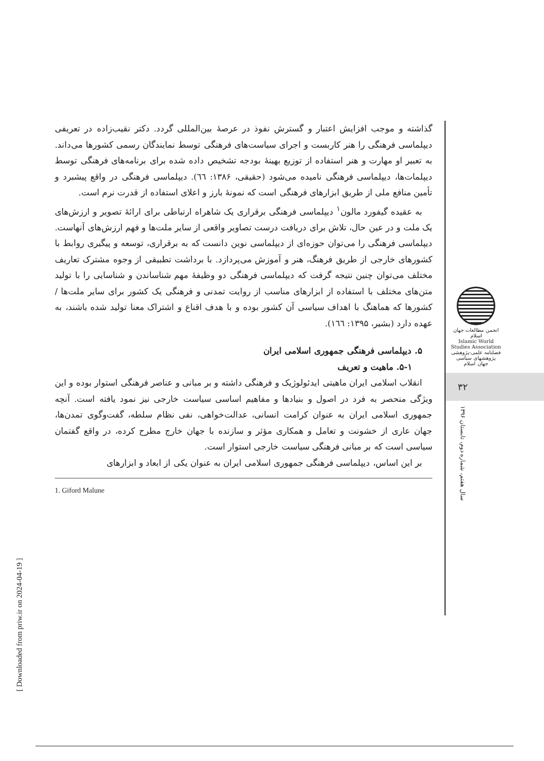گذاشته و موجب افزایش اعتبار و گسترش نفوذ در عرصهٔ بین‌المللی گردد. دکتر نقیب‌زاده در تعریفی دیپلماسی فرهنگی را هنر کاربست و اجرای سیاست‌های فرهنگی توسط نمایندگان رسمی کشورها می‌داند. به تعبیر او مهارت و هنر استفاده از توزیع بهینهٔ بودجه تشخیص داده شده برای برنامه‌های فرهنگی توسط دیپلمات‌ها، دیپلماسی فرهنگی نامیده می‌شود (حقیقی، ۱۳۸۶: ٦٦). دیپلماسی فرهنگی در واقع پیشبرد و تأمین منافع ملی از طریق ابزارهای فرهنگی است که نمونهٔ بارز و اعلای استفاده از قدرت نرم است.
به عقیده گیفورد مالون<sup>۱</sup> دیپلماسی فرهنگی برقراری یک شاهراه ارتباطی برای ارائهٔ تصویر و ارزش‌های یک ملت و در عین حال، تلاش برای دریافت درست تصاویر واقعی از سایر ملت‌ها و فهم ارزش‌های آنهاست. دیپلماسی فرهنگی را می‌توان حوزه‌ای از دیپلماسی نوین دانست که به برقراری، توسعه و پیگیری روابط با کشورهای خارجی از طریق فرهنگ، هنر و آموزش می‌پردازد. با برداشت تطبیقی از وجوه مشترک تعاریف مختلف می‌توان چنین نتیجه گرفت که دیپلماسی فرهنگی دو وظیفهٔ مهم شناساندن و شناسایی را با تولید متن‌های مختلف با استفاده از ابزارهای مناسب از روایت تمدنی و فرهنگی یک کشور برای سایر ملت‌ها / کشورها که هماهنگ با اهداف سیاسی آن کشور بوده و با هدف اقناع و اشتراک معنا تولید شده باشند، به عهده دارد (بشیر، ۱۳۹۵: ١٦٦).
۵. دیپلماسی فرهنگی جمهوری اسلامی ایران
۵-۱. ماهیت و تعریف
انقلاب اسلامی ایران ماهیتی ایدئولوژیک و فرهنگی داشته و بر مبانی و عناصر فرهنگی استوار بوده و این ویژگی منحصر به فرد در اصول و بنیادها و مفاهیم اساسی سیاست خارجی نیز نمود یافته است. آنچه جمهوری اسلامی ایران به عنوان کرامت انسانی، عدالت‌خواهی، نفی نظام سلطه، گفت‌وگوی تمدن‌ها، جهان عاری از خشونت و تعامل و همکاری مؤثر و سازنده با جهان خارج مطرح کرده، در واقع گفتمان سیاسی است که بر مبانی فرهنگی سیاست خارجی استوار است.
بر این اساس، دیپلماسی فرهنگی جمهوری اسلامی ایران به عنوان یکی از ابعاد و ابزارهای
1. Giford Malune
انجمن مطالعات جهان اسلام
Islamic World Studies Association
فصلنامه علمی-پژوهشی
پژوهشهای سیاسی جهان اسلام
۳۲
سال هفتم، شماره دوم، تابستان ۱۳۹۶
[ Downloaded from priw.ir on 2024-04-19 ]